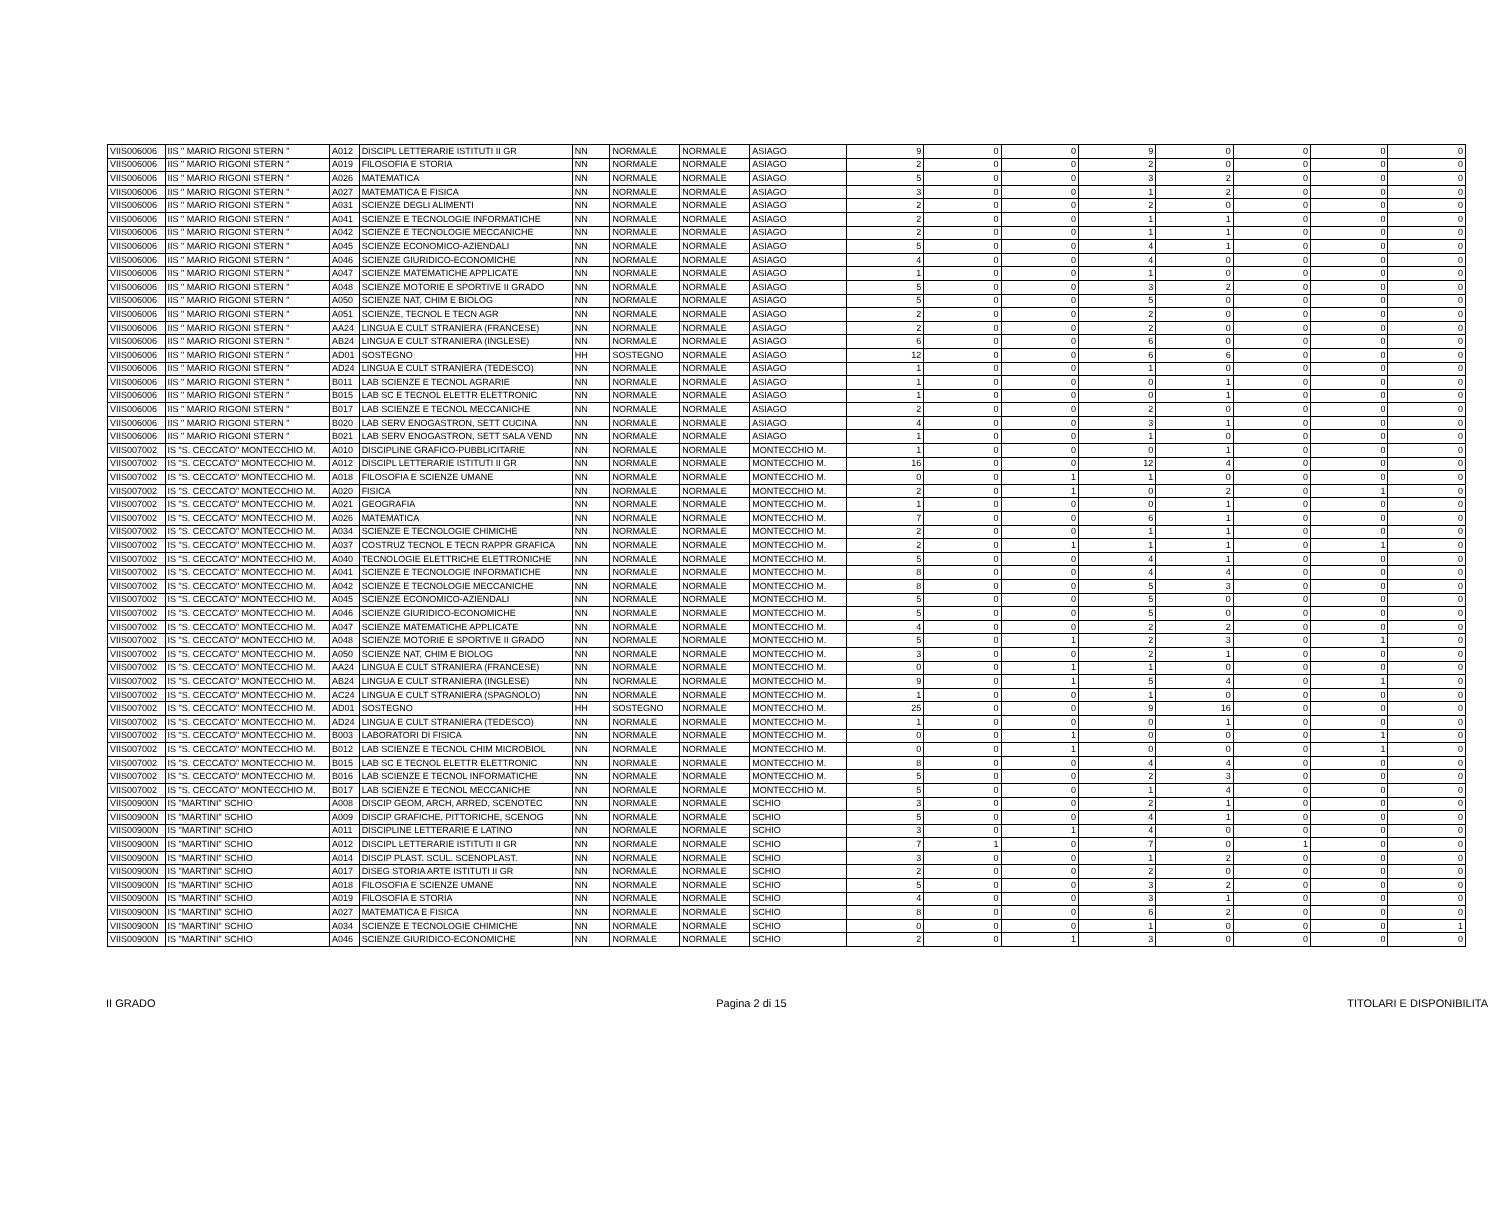| VIIS006006 | IIS " MARIO RIGONI STERN " | A012 | DISCIPL LETTERARIE ISTITUTI II GR | NN | NORMALE | NORMALE | ASIAGO | 9 | 0 | 0 | 9 | 0 | 0 | 0 | 0 |
| VIIS006006 | IIS " MARIO RIGONI STERN " | A019 | FILOSOFIA E STORIA | NN | NORMALE | NORMALE | ASIAGO | 2 | 0 | 0 | 2 | 0 | 0 | 0 | 0 |
| VIIS006006 | IIS " MARIO RIGONI STERN " | A026 | MATEMATICA | NN | NORMALE | NORMALE | ASIAGO | 5 | 0 | 0 | 3 | 2 | 0 | 0 | 0 |
| VIIS006006 | IIS " MARIO RIGONI STERN " | A027 | MATEMATICA E FISICA | NN | NORMALE | NORMALE | ASIAGO | 3 | 0 | 0 | 1 | 2 | 0 | 0 | 0 |
| VIIS006006 | IIS " MARIO RIGONI STERN " | A031 | SCIENZE DEGLI ALIMENTI | NN | NORMALE | NORMALE | ASIAGO | 2 | 0 | 0 | 2 | 0 | 0 | 0 | 0 |
| VIIS006006 | IIS " MARIO RIGONI STERN " | A041 | SCIENZE E TECNOLOGIE INFORMATICHE | NN | NORMALE | NORMALE | ASIAGO | 2 | 0 | 0 | 1 | 1 | 0 | 0 | 0 |
| VIIS006006 | IIS " MARIO RIGONI STERN " | A042 | SCIENZE E TECNOLOGIE MECCANICHE | NN | NORMALE | NORMALE | ASIAGO | 2 | 0 | 0 | 1 | 1 | 0 | 0 | 0 |
| VIIS006006 | IIS " MARIO RIGONI STERN " | A045 | SCIENZE ECONOMICO-AZIENDALI | NN | NORMALE | NORMALE | ASIAGO | 5 | 0 | 0 | 4 | 1 | 0 | 0 | 0 |
| VIIS006006 | IIS " MARIO RIGONI STERN " | A046 | SCIENZE GIURIDICO-ECONOMICHE | NN | NORMALE | NORMALE | ASIAGO | 4 | 0 | 0 | 4 | 0 | 0 | 0 | 0 |
| VIIS006006 | IIS " MARIO RIGONI STERN " | A047 | SCIENZE MATEMATICHE APPLICATE | NN | NORMALE | NORMALE | ASIAGO | 1 | 0 | 0 | 1 | 0 | 0 | 0 | 0 |
| VIIS006006 | IIS " MARIO RIGONI STERN " | A048 | SCIENZE MOTORIE E SPORTIVE II GRADO | NN | NORMALE | NORMALE | ASIAGO | 5 | 0 | 0 | 3 | 2 | 0 | 0 | 0 |
| VIIS006006 | IIS " MARIO RIGONI STERN " | A050 | SCIENZE NAT, CHIM E BIOLOG | NN | NORMALE | NORMALE | ASIAGO | 5 | 0 | 0 | 5 | 0 | 0 | 0 | 0 |
| VIIS006006 | IIS " MARIO RIGONI STERN " | A051 | SCIENZE, TECNOL E TECN AGR | NN | NORMALE | NORMALE | ASIAGO | 2 | 0 | 0 | 2 | 0 | 0 | 0 | 0 |
| VIIS006006 | IIS " MARIO RIGONI STERN " | AA24 | LINGUA E CULT STRANIERA (FRANCESE) | NN | NORMALE | NORMALE | ASIAGO | 2 | 0 | 0 | 2 | 0 | 0 | 0 | 0 |
| VIIS006006 | IIS " MARIO RIGONI STERN " | AB24 | LINGUA E CULT STRANIERA (INGLESE) | NN | NORMALE | NORMALE | ASIAGO | 6 | 0 | 0 | 6 | 0 | 0 | 0 | 0 |
| VIIS006006 | IIS " MARIO RIGONI STERN " | AD01 | SOSTEGNO | HH | SOSTEGNO | NORMALE | ASIAGO | 12 | 0 | 0 | 6 | 6 | 0 | 0 | 0 |
| VIIS006006 | IIS " MARIO RIGONI STERN " | AD24 | LINGUA E CULT STRANIERA (TEDESCO) | NN | NORMALE | NORMALE | ASIAGO | 1 | 0 | 0 | 1 | 0 | 0 | 0 | 0 |
| VIIS006006 | IIS " MARIO RIGONI STERN " | B011 | LAB SCIENZE E TECNOL AGRARIE | NN | NORMALE | NORMALE | ASIAGO | 1 | 0 | 0 | 0 | 1 | 0 | 0 | 0 |
| VIIS006006 | IIS " MARIO RIGONI STERN " | B015 | LAB SC E TECNOL ELETTR ELETTRONIC | NN | NORMALE | NORMALE | ASIAGO | 1 | 0 | 0 | 0 | 1 | 0 | 0 | 0 |
| VIIS006006 | IIS " MARIO RIGONI STERN " | B017 | LAB SCIENZE E TECNOL MECCANICHE | NN | NORMALE | NORMALE | ASIAGO | 2 | 0 | 0 | 2 | 0 | 0 | 0 | 0 |
| VIIS006006 | IIS " MARIO RIGONI STERN " | B020 | LAB SERV ENOGASTRON, SETT CUCINA | NN | NORMALE | NORMALE | ASIAGO | 4 | 0 | 0 | 3 | 1 | 0 | 0 | 0 |
| VIIS006006 | IIS " MARIO RIGONI STERN " | B021 | LAB SERV ENOGASTRON, SETT SALA VEND | NN | NORMALE | NORMALE | ASIAGO | 1 | 0 | 0 | 1 | 0 | 0 | 0 | 0 |
| VIIS007002 | IS "S. CECCATO" MONTECCHIO M. | A010 | DISCIPLINE GRAFICO-PUBBLICITARIE | NN | NORMALE | NORMALE | MONTECCHIO M. | 1 | 0 | 0 | 0 | 1 | 0 | 0 | 0 |
| VIIS007002 | IS "S. CECCATO" MONTECCHIO M. | A012 | DISCIPL LETTERARIE ISTITUTI II GR | NN | NORMALE | NORMALE | MONTECCHIO M. | 16 | 0 | 0 | 12 | 4 | 0 | 0 | 0 |
| VIIS007002 | IS "S. CECCATO" MONTECCHIO M. | A018 | FILOSOFIA E SCIENZE UMANE | NN | NORMALE | NORMALE | MONTECCHIO M. | 0 | 0 | 1 | 1 | 0 | 0 | 0 | 0 |
| VIIS007002 | IS "S. CECCATO" MONTECCHIO M. | A020 | FISICA | NN | NORMALE | NORMALE | MONTECCHIO M. | 2 | 0 | 1 | 0 | 2 | 0 | 1 | 0 |
| VIIS007002 | IS "S. CECCATO" MONTECCHIO M. | A021 | GEOGRAFIA | NN | NORMALE | NORMALE | MONTECCHIO M. | 1 | 0 | 0 | 0 | 1 | 0 | 0 | 0 |
| VIIS007002 | IS "S. CECCATO" MONTECCHIO M. | A026 | MATEMATICA | NN | NORMALE | NORMALE | MONTECCHIO M. | 7 | 0 | 0 | 6 | 1 | 0 | 0 | 0 |
| VIIS007002 | IS "S. CECCATO" MONTECCHIO M. | A034 | SCIENZE E TECNOLOGIE CHIMICHE | NN | NORMALE | NORMALE | MONTECCHIO M. | 2 | 0 | 0 | 1 | 1 | 0 | 0 | 0 |
| VIIS007002 | IS "S. CECCATO" MONTECCHIO M. | A037 | COSTRUZ TECNOL E TECN RAPPR GRAFICA | NN | NORMALE | NORMALE | MONTECCHIO M. | 2 | 0 | 1 | 1 | 1 | 0 | 1 | 0 |
| VIIS007002 | IS "S. CECCATO" MONTECCHIO M. | A040 | TECNOLOGIE ELETTRICHE ELETTRONICHE | NN | NORMALE | NORMALE | MONTECCHIO M. | 5 | 0 | 0 | 4 | 1 | 0 | 0 | 0 |
| VIIS007002 | IS "S. CECCATO" MONTECCHIO M. | A041 | SCIENZE E TECNOLOGIE INFORMATICHE | NN | NORMALE | NORMALE | MONTECCHIO M. | 8 | 0 | 0 | 4 | 4 | 0 | 0 | 0 |
| VIIS007002 | IS "S. CECCATO" MONTECCHIO M. | A042 | SCIENZE E TECNOLOGIE MECCANICHE | NN | NORMALE | NORMALE | MONTECCHIO M. | 8 | 0 | 0 | 5 | 3 | 0 | 0 | 0 |
| VIIS007002 | IS "S. CECCATO" MONTECCHIO M. | A045 | SCIENZE ECONOMICO-AZIENDALI | NN | NORMALE | NORMALE | MONTECCHIO M. | 5 | 0 | 0 | 5 | 0 | 0 | 0 | 0 |
| VIIS007002 | IS "S. CECCATO" MONTECCHIO M. | A046 | SCIENZE GIURIDICO-ECONOMICHE | NN | NORMALE | NORMALE | MONTECCHIO M. | 5 | 0 | 0 | 5 | 0 | 0 | 0 | 0 |
| VIIS007002 | IS "S. CECCATO" MONTECCHIO M. | A047 | SCIENZE MATEMATICHE APPLICATE | NN | NORMALE | NORMALE | MONTECCHIO M. | 4 | 0 | 0 | 2 | 2 | 0 | 0 | 0 |
| VIIS007002 | IS "S. CECCATO" MONTECCHIO M. | A048 | SCIENZE MOTORIE E SPORTIVE II GRADO | NN | NORMALE | NORMALE | MONTECCHIO M. | 5 | 0 | 1 | 2 | 3 | 0 | 1 | 0 |
| VIIS007002 | IS "S. CECCATO" MONTECCHIO M. | A050 | SCIENZE NAT, CHIM E BIOLOG | NN | NORMALE | NORMALE | MONTECCHIO M. | 3 | 0 | 0 | 2 | 1 | 0 | 0 | 0 |
| VIIS007002 | IS "S. CECCATO" MONTECCHIO M. | AA24 | LINGUA E CULT STRANIERA (FRANCESE) | NN | NORMALE | NORMALE | MONTECCHIO M. | 0 | 0 | 1 | 1 | 0 | 0 | 0 | 0 |
| VIIS007002 | IS "S. CECCATO" MONTECCHIO M. | AB24 | LINGUA E CULT STRANIERA (INGLESE) | NN | NORMALE | NORMALE | MONTECCHIO M. | 9 | 0 | 1 | 5 | 4 | 0 | 1 | 0 |
| VIIS007002 | IS "S. CECCATO" MONTECCHIO M. | AC24 | LINGUA E CULT STRANIERA (SPAGNOLO) | NN | NORMALE | NORMALE | MONTECCHIO M. | 1 | 0 | 0 | 1 | 0 | 0 | 0 | 0 |
| VIIS007002 | IS "S. CECCATO" MONTECCHIO M. | AD01 | SOSTEGNO | HH | SOSTEGNO | NORMALE | MONTECCHIO M. | 25 | 0 | 0 | 9 | 16 | 0 | 0 | 0 |
| VIIS007002 | IS "S. CECCATO" MONTECCHIO M. | AD24 | LINGUA E CULT STRANIERA (TEDESCO) | NN | NORMALE | NORMALE | MONTECCHIO M. | 1 | 0 | 0 | 0 | 1 | 0 | 0 | 0 |
| VIIS007002 | IS "S. CECCATO" MONTECCHIO M. | B003 | LABORATORI DI FISICA | NN | NORMALE | NORMALE | MONTECCHIO M. | 0 | 0 | 1 | 0 | 0 | 0 | 1 | 0 |
| VIIS007002 | IS "S. CECCATO" MONTECCHIO M. | B012 | LAB SCIENZE E TECNOL CHIM MICROBIOL | NN | NORMALE | NORMALE | MONTECCHIO M. | 0 | 0 | 1 | 0 | 0 | 0 | 1 | 0 |
| VIIS007002 | IS "S. CECCATO" MONTECCHIO M. | B015 | LAB SC E TECNOL ELETTR ELETTRONIC | NN | NORMALE | NORMALE | MONTECCHIO M. | 8 | 0 | 0 | 4 | 4 | 0 | 0 | 0 |
| VIIS007002 | IS "S. CECCATO" MONTECCHIO M. | B016 | LAB SCIENZE E TECNOL INFORMATICHE | NN | NORMALE | NORMALE | MONTECCHIO M. | 5 | 0 | 0 | 2 | 3 | 0 | 0 | 0 |
| VIIS007002 | IS "S. CECCATO" MONTECCHIO M. | B017 | LAB SCIENZE E TECNOL MECCANICHE | NN | NORMALE | NORMALE | MONTECCHIO M. | 5 | 0 | 0 | 1 | 4 | 0 | 0 | 0 |
| VIIS00900N | IS "MARTINI" SCHIO | A008 | DISCIP GEOM, ARCH, ARRED, SCENOTEC | NN | NORMALE | NORMALE | SCHIO | 3 | 0 | 0 | 2 | 1 | 0 | 0 | 0 |
| VIIS00900N | IS "MARTINI" SCHIO | A009 | DISCIP GRAFICHE, PITTORICHE, SCENOG | NN | NORMALE | NORMALE | SCHIO | 5 | 0 | 0 | 4 | 1 | 0 | 0 | 0 |
| VIIS00900N | IS "MARTINI" SCHIO | A011 | DISCIPLINE LETTERARIE E LATINO | NN | NORMALE | NORMALE | SCHIO | 3 | 0 | 1 | 4 | 0 | 0 | 0 | 0 |
| VIIS00900N | IS "MARTINI" SCHIO | A012 | DISCIPL LETTERARIE ISTITUTI II GR | NN | NORMALE | NORMALE | SCHIO | 7 | 1 | 0 | 7 | 0 | 1 | 0 | 0 |
| VIIS00900N | IS "MARTINI" SCHIO | A014 | DISCIP PLAST. SCUL. SCENOPLAST. | NN | NORMALE | NORMALE | SCHIO | 3 | 0 | 0 | 1 | 2 | 0 | 0 | 0 |
| VIIS00900N | IS "MARTINI" SCHIO | A017 | DISEG STORIA ARTE ISTITUTI II GR | NN | NORMALE | NORMALE | SCHIO | 2 | 0 | 0 | 2 | 0 | 0 | 0 | 0 |
| VIIS00900N | IS "MARTINI" SCHIO | A018 | FILOSOFIA E SCIENZE UMANE | NN | NORMALE | NORMALE | SCHIO | 5 | 0 | 0 | 3 | 2 | 0 | 0 | 0 |
| VIIS00900N | IS "MARTINI" SCHIO | A019 | FILOSOFIA E STORIA | NN | NORMALE | NORMALE | SCHIO | 4 | 0 | 0 | 3 | 1 | 0 | 0 | 0 |
| VIIS00900N | IS "MARTINI" SCHIO | A027 | MATEMATICA E FISICA | NN | NORMALE | NORMALE | SCHIO | 8 | 0 | 0 | 6 | 2 | 0 | 0 | 0 |
| VIIS00900N | IS "MARTINI" SCHIO | A034 | SCIENZE E TECNOLOGIE CHIMICHE | NN | NORMALE | NORMALE | SCHIO | 0 | 0 | 0 | 1 | 0 | 0 | 0 | 1 |
| VIIS00900N | IS "MARTINI" SCHIO | A046 | SCIENZE GIURIDICO-ECONOMICHE | NN | NORMALE | NORMALE | SCHIO | 2 | 0 | 1 | 3 | 0 | 0 | 0 | 0 |
II GRADO Pagina 2 di 15 TITOLARI E DISPONIBILITA